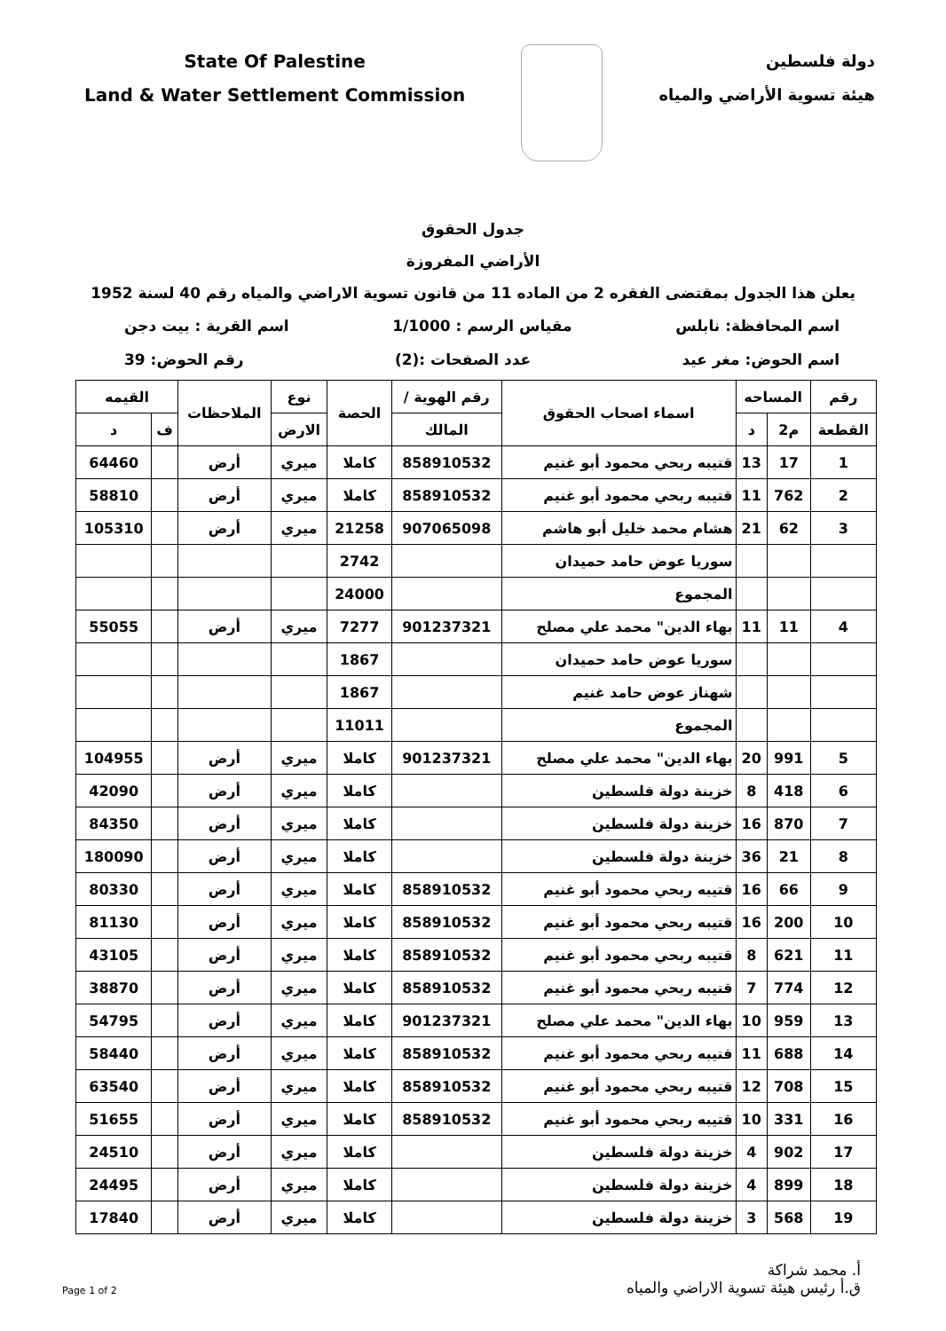State Of Palestine
Land & Water Settlement Commission
دولة فلسطين
هيئة تسوية الأراضي والمياه
جدول الحقوق
الأراضي المفروزة
يعلن هذا الجدول بمقتضى الفقره 2 من الماده 11 من قانون تسوية الاراضي والمياه رقم 40 لسنة 1952
اسم المحافظة: نابلس مقياس الرسم : 1/1000 اسم القرية : بيت دجن
اسم الحوض: مغر عيد عدد الصفحات :(2) رقم الحوض: 39
| رقم | المساحه | | اسماء اصحاب الحقوق | رقم الهوية / | الحصة | نوع | الملاحظات | القيمه | |
| --- | --- | --- | --- | --- | --- | --- | --- | --- | --- |
| القطعة | م2 | د | | المالك | | الارض | | ف | د |
| 1 | 17 | 13 | قتيبه ربحي محمود أبو غنيم | 858910532 | كاملا | ميري | أرض | | 64460 |
| 2 | 762 | 11 | قتيبه ربحي محمود أبو غنيم | 858910532 | كاملا | ميري | أرض | | 58810 |
| 3 | 62 | 21 | هشام محمد خليل أبو هاشم | 907065098 | 21258 | ميري | أرض | | 105310 |
| | | | سوريا عوض حامد حميدان | | 2742 | | | | |
| | | | المجموع | | 24000 | | | | |
| 4 | 11 | 11 | بهاء الدين" محمد علي مصلح | 901237321 | 7277 | ميري | أرض | | 55055 |
| | | | سوريا عوض حامد حميدان | | 1867 | | | | |
| | | | شهناز عوض حامد غنيم | | 1867 | | | | |
| | | | المجموع | | 11011 | | | | |
| 5 | 991 | 20 | بهاء الدين" محمد علي مصلح | 901237321 | كاملا | ميري | أرض | | 104955 |
| 6 | 418 | 8 | خزينة دولة فلسطين | | كاملا | ميري | أرض | | 42090 |
| 7 | 870 | 16 | خزينة دولة فلسطين | | كاملا | ميري | أرض | | 84350 |
| 8 | 21 | 36 | خزينة دولة فلسطين | | كاملا | ميري | أرض | | 180090 |
| 9 | 66 | 16 | قتيبه ربحي محمود أبو غنيم | 858910532 | كاملا | ميري | أرض | | 80330 |
| 10 | 200 | 16 | قتيبه ربحي محمود أبو غنيم | 858910532 | كاملا | ميري | أرض | | 81130 |
| 11 | 621 | 8 | قتيبه ربحي محمود أبو غنيم | 858910532 | كاملا | ميري | أرض | | 43105 |
| 12 | 774 | 7 | قتيبه ربحي محمود أبو غنيم | 858910532 | كاملا | ميري | أرض | | 38870 |
| 13 | 959 | 10 | بهاء الدين" محمد علي مصلح | 901237321 | كاملا | ميري | أرض | | 54795 |
| 14 | 688 | 11 | قتيبه ربحي محمود أبو غنيم | 858910532 | كاملا | ميري | أرض | | 58440 |
| 15 | 708 | 12 | قتيبه ربحي محمود أبو غنيم | 858910532 | كاملا | ميري | أرض | | 63540 |
| 16 | 331 | 10 | قتيبه ربحي محمود أبو غنيم | 858910532 | كاملا | ميري | أرض | | 51655 |
| 17 | 902 | 4 | خزينة دولة فلسطين | | كاملا | ميري | أرض | | 24510 |
| 18 | 899 | 4 | خزينة دولة فلسطين | | كاملا | ميري | أرض | | 24495 |
| 19 | 568 | 3 | خزينة دولة فلسطين | | كاملا | ميري | أرض | | 17840 |
أ. محمد شراكة
ق.أ رئيس هيئة تسوية الاراضي والمياه
Page 1 of 2